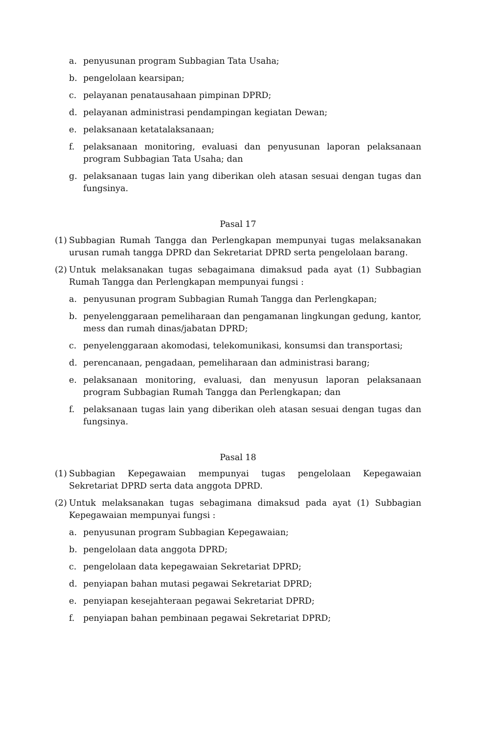a. penyusunan program Subbagian Tata Usaha;
b. pengelolaan kearsipan;
c. pelayanan penatausahaan pimpinan DPRD;
d. pelayanan administrasi pendampingan kegiatan Dewan;
e. pelaksanaan ketatalaksanaan;
f. pelaksanaan monitoring, evaluasi dan penyusunan laporan pelaksanaan program Subbagian Tata Usaha; dan
g. pelaksanaan tugas lain yang diberikan oleh atasan sesuai dengan tugas dan fungsinya.
Pasal 17
(1) Subbagian Rumah Tangga dan Perlengkapan mempunyai tugas melaksanakan urusan rumah tangga DPRD dan Sekretariat DPRD serta pengelolaan barang.
(2) Untuk melaksanakan tugas sebagaimana dimaksud pada ayat (1) Subbagian Rumah Tangga dan Perlengkapan mempunyai fungsi :
a. penyusunan program Subbagian Rumah Tangga dan Perlengkapan;
b. penyelenggaraan pemeliharaan dan pengamanan lingkungan gedung, kantor, mess dan rumah dinas/jabatan DPRD;
c. penyelenggaraan akomodasi, telekomunikasi, konsumsi dan transportasi;
d. perencanaan, pengadaan, pemeliharaan dan administrasi barang;
e. pelaksanaan monitoring, evaluasi, dan menyusun laporan pelaksanaan program Subbagian Rumah Tangga dan Perlengkapan; dan
f. pelaksanaan tugas lain yang diberikan oleh atasan sesuai dengan tugas dan fungsinya.
Pasal 18
(1) Subbagian Kepegawaian mempunyai tugas pengelolaan Kepegawaian Sekretariat DPRD serta data anggota DPRD.
(2) Untuk melaksanakan tugas sebagimana dimaksud pada ayat (1) Subbagian Kepegawaian mempunyai fungsi :
a. penyusunan program Subbagian Kepegawaian;
b. pengelolaan data anggota DPRD;
c. pengelolaan data kepegawaian Sekretariat DPRD;
d. penyiapan bahan mutasi pegawai Sekretariat DPRD;
e. penyiapan kesejahteraan pegawai Sekretariat DPRD;
f. penyiapan bahan pembinaan pegawai Sekretariat DPRD;